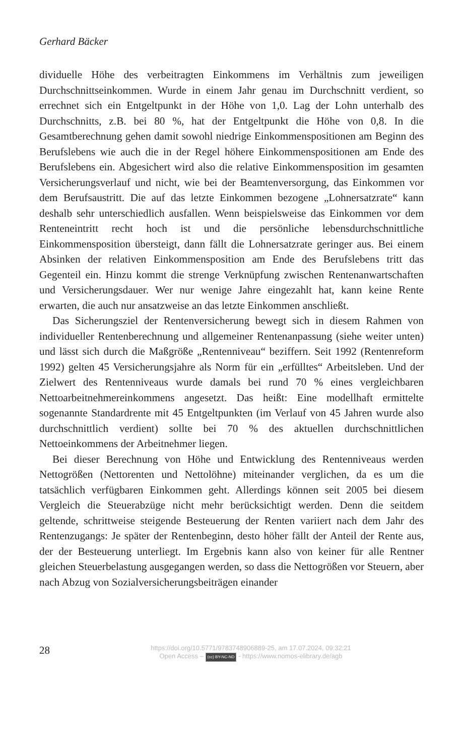Gerhard Bäcker
dividuelle Höhe des verbeitragten Einkommens im Verhältnis zum jeweiligen Durchschnittseinkommen. Wurde in einem Jahr genau im Durchschnitt verdient, so errechnet sich ein Entgeltpunkt in der Höhe von 1,0. Lag der Lohn unterhalb des Durchschnitts, z.B. bei 80 %, hat der Entgeltpunkt die Höhe von 0,8. In die Gesamtberechnung gehen damit sowohl niedrige Einkommenspositionen am Beginn des Berufslebens wie auch die in der Regel höhere Einkommenspositionen am Ende des Berufslebens ein. Abgesichert wird also die relative Einkommensposition im gesamten Versicherungsverlauf und nicht, wie bei der Beamtenversorgung, das Einkommen vor dem Berufsaustritt. Die auf das letzte Einkommen bezogene „Lohnersatzrate“ kann deshalb sehr unterschiedlich ausfallen. Wenn beispielsweise das Einkommen vor dem Renteneintritt recht hoch ist und die persönliche lebensdurchschnittliche Einkommensposition übersteigt, dann fällt die Lohnersatzrate geringer aus. Bei einem Absinken der relativen Einkommensposition am Ende des Berufslebens tritt das Gegenteil ein. Hinzu kommt die strenge Verknüpfung zwischen Rentenanwartschaften und Versicherungsdauer. Wer nur wenige Jahre eingezahlt hat, kann keine Rente erwarten, die auch nur ansatzweise an das letzte Einkommen anschließt.
Das Sicherungsziel der Rentenversicherung bewegt sich in diesem Rahmen von individueller Rentenberechnung und allgemeiner Rentenanpassung (siehe weiter unten) und lässt sich durch die Maßgröße „Rentenniveau“ beziffern. Seit 1992 (Rentenreform 1992) gelten 45 Versicherungsjahre als Norm für ein „erfülltes“ Arbeitsleben. Und der Zielwert des Rentenniveaus wurde damals bei rund 70 % eines vergleichbaren Nettoarbeitnehmereinkommens angesetzt. Das heißt: Eine modellhaft ermittelte sogenannte Standardrente mit 45 Entgeltpunkten (im Verlauf von 45 Jahren wurde also durchschnittlich verdient) sollte bei 70 % des aktuellen durchschnittlichen Nettoeinkommens der Arbeitnehmer liegen.
Bei dieser Berechnung von Höhe und Entwicklung des Rentenniveaus werden Nettogrößen (Nettorenten und Nettolöhne) miteinander verglichen, da es um die tatsächlich verfügbaren Einkommen geht. Allerdings können seit 2005 bei diesem Vergleich die Steuerabzüge nicht mehr berücksichtigt werden. Denn die seitdem geltende, schrittweise steigende Besteuerung der Renten variiert nach dem Jahr des Rentenzugangs: Je später der Rentenbeginn, desto höher fällt der Anteil der Rente aus, der der Besteuerung unterliegt. Im Ergebnis kann also von keiner für alle Rentner gleichen Steuerbelastung ausgegangen werden, so dass die Nettogrößen vor Steuern, aber nach Abzug von Sozialversicherungsbeiträgen einander
28
https://doi.org/10.5771/9783748906889-25, am 17.07.2024, 09:32:21
Open Access – (cc) BY-NC-ND - https://www.nomos-elibrary.de/agb